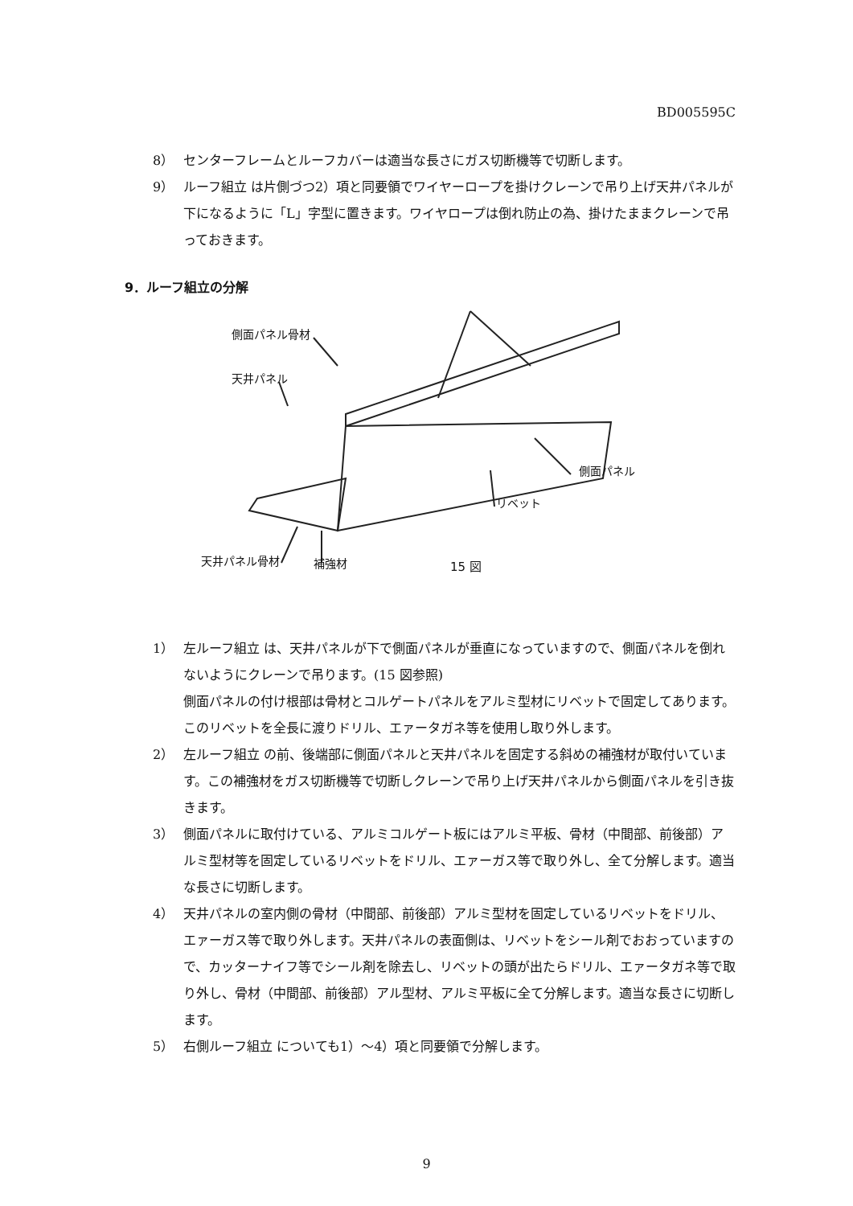BD005595C
8） センターフレームとルーフカバーは適当な長さにガス切断機等で切断します。
9） ルーフ組立 は片側づつ2）項と同要領でワイヤーロープを掛けクレーンで吊り上げ天井パネルが下になるように「L」字型に置きます。ワイヤロープは倒れ防止の為、掛けたままクレーンで吊っておきます。
9．ルーフ組立の分解
側面パネル骨材
天井パネル
側面パネル
リベット
天井パネル骨材 補強材 15 図
1） 左ルーフ組立 は、天井パネルが下で側面パネルが垂直になっていますので、側面パネルを倒れないようにクレーンで吊ります。(15 図参照)
側面パネルの付け根部は骨材とコルゲートパネルをアルミ型材にリベットで固定してあります。このリベットを全長に渡りドリル、エァータガネ等を使用し取り外します。
2） 左ルーフ組立 の前、後端部に側面パネルと天井パネルを固定する斜めの補強材が取付いています。この補強材をガス切断機等で切断しクレーンで吊り上げ天井パネルから側面パネルを引き抜きます。
3） 側面パネルに取付けている、アルミコルゲート板にはアルミ平板、骨材（中間部、前後部）アルミ型材等を固定しているリベットをドリル、エァーガス等で取り外し、全て分解します。適当な長さに切断します。
4） 天井パネルの室内側の骨材（中間部、前後部）アルミ型材を固定しているリベットをドリル、エァーガス等で取り外します。天井パネルの表面側は、リベットをシール剤でおおっていますので、カッターナイフ等でシール剤を除去し、リベットの頭が出たらドリル、エァータガネ等で取り外し、骨材（中間部、前後部）アル型材、アルミ平板に全て分解します。適当な長さに切断します。
5） 右側ルーフ組立 についても1）～4）項と同要領で分解します。
9